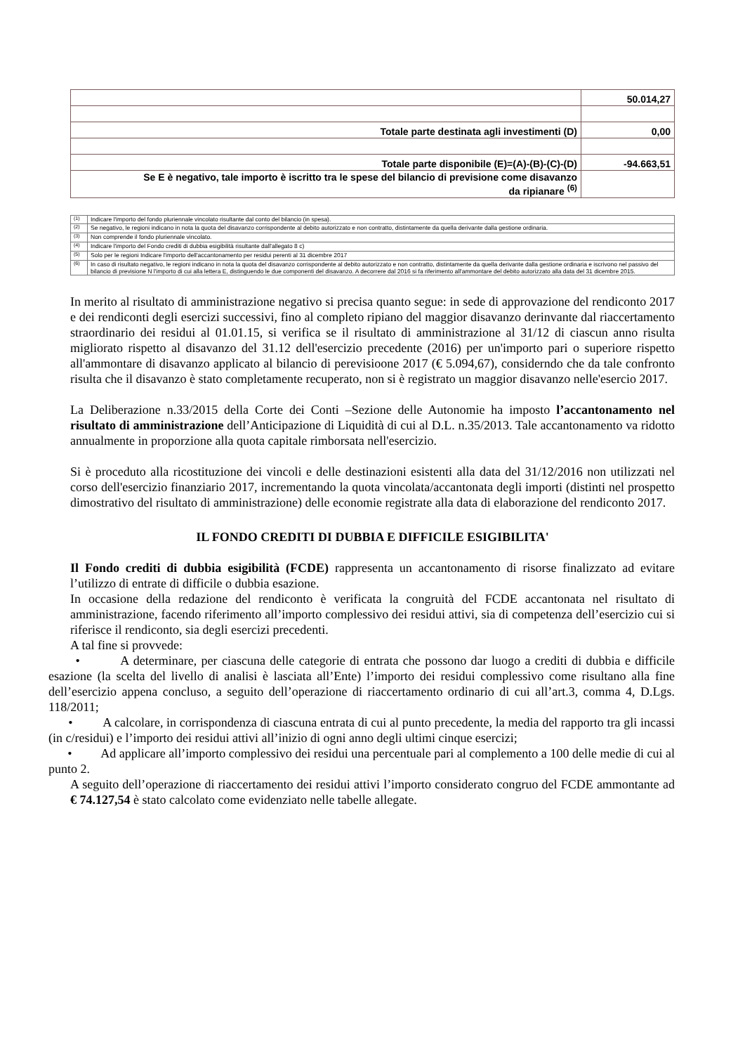| | 50.014,27 |
| Totale parte destinata agli investimenti (D) | 0,00 |
| Totale parte disponibile (E)=(A)-(B)-(C)-(D) | -94.663,51 |
| Se E è negativo, tale importo è iscritto tra le spese del bilancio di previsione come disavanzo da ripianare <sup>(6)</sup> | |
| <sup>(1)</sup> | Indicare l'importo del fondo pluriennale vincolato risultante dal conto del bilancio (in spesa). |
| <sup>(2)</sup> | Se negativo, le regioni indicano in nota la quota del disavanzo corrispondente al debito autorizzato e non contratto, distintamente da quella derivante dalla gestione ordinaria. |
| <sup>(3)</sup> | Non comprende il fondo pluriennale vincolato. |
| <sup>(4)</sup> | Indicare l'importo del Fondo crediti di dubbia esigibilità risultante dall'allegato 8 c) |
| <sup>(5)</sup> | Solo per le regioni Indicare l'importo dell'accantonamento per residui perenti al 31 dicembre 2017 |
| <sup>(6)</sup> | In caso di risultato negativo, le regioni indicano in nota la quota del disavanzo corrispondente al debito autorizzato e non contratto, distintamente da quella derivante dalla gestione ordinaria e iscrivono nel passivo del bilancio di previsione N l'importo di cui alla lettera E, distinguendo le due componenti del disavanzo. A decorrere dal 2016 si fa riferimento all'ammontare del debito autorizzato alla data del 31 dicembre 2015. |
In merito al risultato di amministrazione negativo si precisa quanto segue: in sede di approvazione del rendiconto 2017 e dei rendiconti degli esercizi successivi, fino al completo ripiano del maggior disavanzo derinvante dal riaccertamento straordinario dei residui al 01.01.15, si verifica se il risultato di amministrazione al 31/12 di ciascun anno risulta migliorato rispetto al disavanzo del 31.12 dell'esercizio precedente (2016) per un'importo pari o superiore rispetto all'ammontare di disavanzo applicato al bilancio di perevisioone 2017 (€ 5.094,67), considerndo che da tale confronto risulta che il disavanzo è stato completamente recuperato, non si è registrato un maggior disavanzo nelle'esercio 2017.
La Deliberazione n.33/2015 della Corte dei Conti –Sezione delle Autonomie ha imposto l’accantonamento nel risultato di amministrazione dell’Anticipazione di Liquidità di cui al D.L. n.35/2013. Tale accantonamento va ridotto annualmente in proporzione alla quota capitale rimborsata nell'esercizio.
Si è proceduto alla ricostituzione dei vincoli e delle destinazioni esistenti alla data del 31/12/2016 non utilizzati nel corso dell'esercizio finanziario 2017, incrementando la quota vincolata/accantonata degli importi (distinti nel prospetto dimostrativo del risultato di amministrazione) delle economie registrate alla data di elaborazione del rendiconto 2017.
IL FONDO CREDITI DI DUBBIA E DIFFICILE ESIGIBILITA'
Il Fondo crediti di dubbia esigibilità (FCDE) rappresenta un accantonamento di risorse finalizzato ad evitare l’utilizzo di entrate di difficile o dubbia esazione.
In occasione della redazione del rendiconto è verificata la congruità del FCDE accantonata nel risultato di amministrazione, facendo riferimento all’importo complessivo dei residui attivi, sia di competenza dell’esercizio cui si riferisce il rendiconto, sia degli esercizi precedenti.
A tal fine si provvede:
• A determinare, per ciascuna delle categorie di entrata che possono dar luogo a crediti di dubbia e difficile esazione (la scelta del livello di analisi è lasciata all’Ente) l’importo dei residui complessivo come risultano alla fine dell’esercizio appena concluso, a seguito dell’operazione di riaccertamento ordinario di cui all’art.3, comma 4, D.Lgs. 118/2011;
• A calcolare, in corrispondenza di ciascuna entrata di cui al punto precedente, la media del rapporto tra gli incassi (in c/residui) e l’importo dei residui attivi all’inizio di ogni anno degli ultimi cinque esercizi;
• Ad applicare all’importo complessivo dei residui una percentuale pari al complemento a 100 delle medie di cui al punto 2.
A seguito dell’operazione di riaccertamento dei residui attivi l’importo considerato congruo del FCDE ammontante ad € 74.127,54 è stato calcolato come evidenziato nelle tabelle allegate.